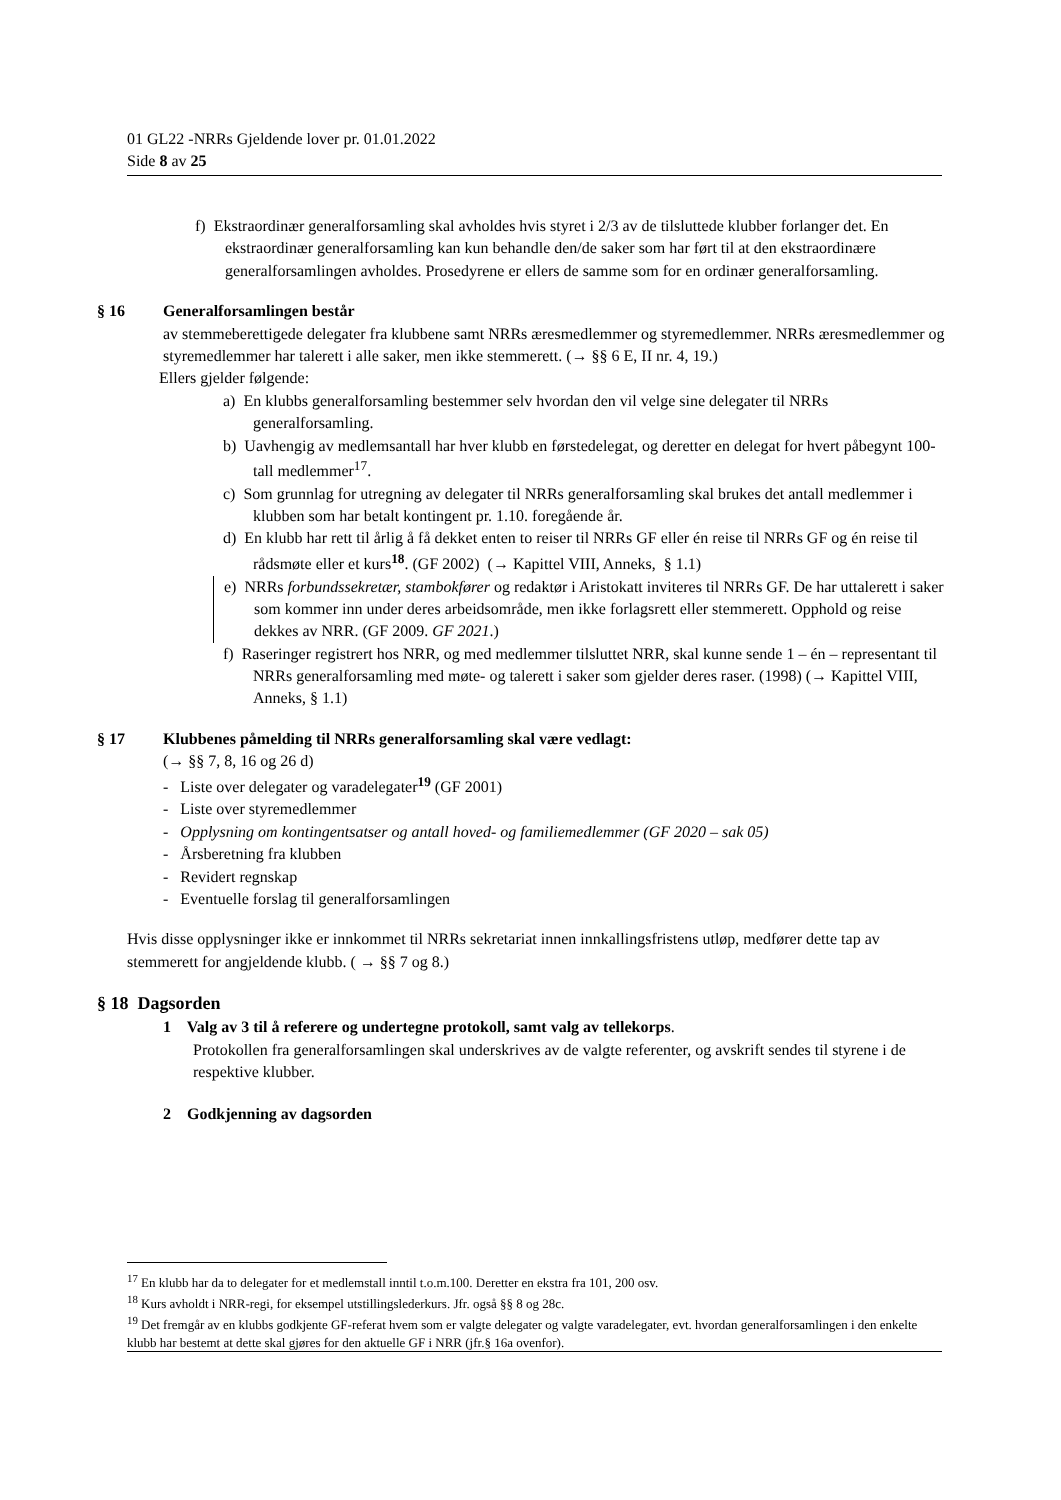01 GL22 -NRRs Gjeldende lover pr. 01.01.2022
Side 8 av 25
f) Ekstraordinær generalforsamling skal avholdes hvis styret i 2/3 av de tilsluttede klubber forlanger det. En ekstraordinær generalforsamling kan kun behandle den/de saker som har ført til at den ekstraordinære generalforsamlingen avholdes. Prosedyrene er ellers de samme som for en ordinær generalforsamling.
§ 16 Generalforsamlingen består
av stemmeberettigede delegater fra klubbene samt NRRs æresmedlemmer og styremedlemmer. NRRs æresmedlemmer og styremedlemmer har talerett i alle saker, men ikke stemmerett. (→ §§ 6 E, II nr. 4, 19.)
Ellers gjelder følgende:
a) En klubbs generalforsamling bestemmer selv hvordan den vil velge sine delegater til NRRs generalforsamling.
b) Uavhengig av medlemsantall har hver klubb en førstedelegat, og deretter en delegat for hvert påbegynt 100-tall medlemmer<sup>17</sup>.
c) Som grunnlag for utregning av delegater til NRRs generalforsamling skal brukes det antall medlemmer i klubben som har betalt kontingent pr. 1.10. foregående år.
d) En klubb har rett til årlig å få dekket enten to reiser til NRRs GF eller én reise til NRRs GF og én reise til rådsmøte eller et kurs<sup>18</sup>. (GF 2002) (→ Kapittel VIII, Anneks, § 1.1)
e) NRRs forbundssekretær, stambokfører og redaktør i Aristokatt inviteres til NRRs GF. De har uttalerett i saker som kommer inn under deres arbeidsområde, men ikke forlagsrett eller stemmerett. Opphold og reise dekkes av NRR. (GF 2009. GF 2021.)
f) Raseringer registrert hos NRR, og med medlemmer tilsluttet NRR, skal kunne sende 1 – én – representant til NRRs generalforsamling med møte- og talerett i saker som gjelder deres raser. (1998) (→ Kapittel VIII, Anneks, § 1.1)
§ 17 Klubbenes påmelding til NRRs generalforsamling skal være vedlagt:
(→ §§ 7, 8, 16 og 26 d)
- Liste over delegater og varadelegater<sup>19</sup> (GF 2001)
- Liste over styremedlemmer
- Opplysning om kontingentsatser og antall hoved- og familiemedlemmer (GF 2020 – sak 05)
- Årsberetning fra klubben
- Revidert regnskap
- Eventuelle forslag til generalforsamlingen
Hvis disse opplysninger ikke er innkommet til NRRs sekretariat innen innkallingsfristens utløp, medfører dette tap av stemmerett for angjeldende klubb. ( → §§ 7 og 8.)
§ 18 Dagsorden
1 Valg av 3 til å referere og undertegne protokoll, samt valg av tellekorps.
Protokollen fra generalforsamlingen skal underskrives av de valgte referenter, og avskrift sendes til styrene i de respektive klubber.
2 Godkjenning av dagsorden
<sup>17</sup> En klubb har da to delegater for et medlemstall inntil t.o.m.100. Deretter en ekstra fra 101, 200 osv.
<sup>18</sup> Kurs avholdt i NRR-regi, for eksempel utstillingslederkurs. Jfr. også §§ 8 og 28c.
<sup>19</sup> Det fremgår av en klubbs godkjente GF-referat hvem som er valgte delegater og valgte varadelegater, evt. hvordan generalforsamlingen i den enkelte klubb har bestemt at dette skal gjøres for den aktuelle GF i NRR (jfr.§ 16a ovenfor).